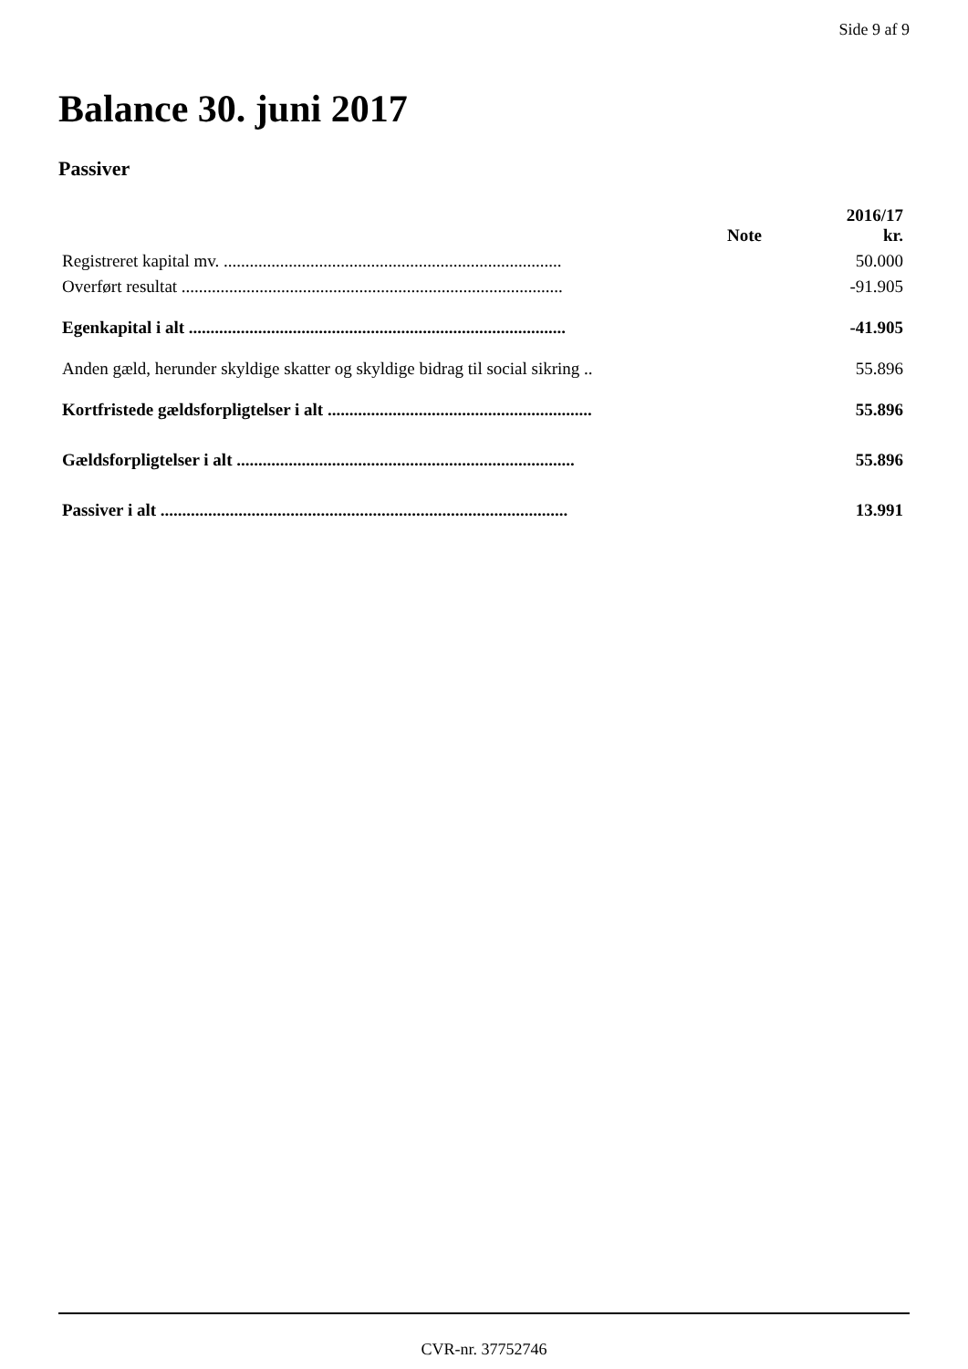Side 9 af 9
Balance 30. juni 2017
Passiver
| | Note | 2016/17 kr. |
| --- | --- | --- |
| Registreret kapital mv. .............................................................................. | | 50.000 |
| Overført resultat ........................................................................................ | | -91.905 |
| Egenkapital i alt ....................................................................................... | | -41.905 |
| Anden gæld, herunder skyldige skatter og skyldige bidrag til social sikring .. | | 55.896 |
| Kortfristede gældsforpligtelser i alt ............................................................. | | 55.896 |
| Gældsforpligtelser i alt .............................................................................. | | 55.896 |
| Passiver i alt .............................................................................................. | | 13.991 |
CVR-nr. 37752746